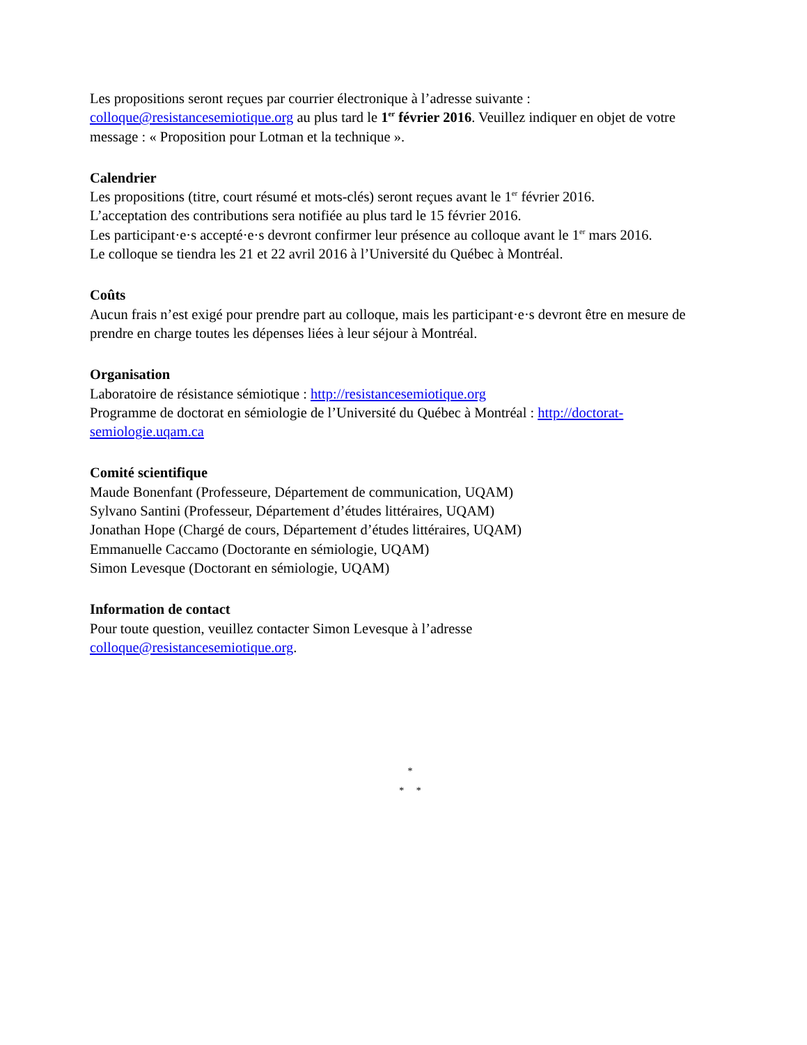Les propositions seront reçues par courrier électronique à l’adresse suivante : colloque@resistancesemiotique.org au plus tard le 1<sup>er</sup> février 2016. Veuillez indiquer en objet de votre message : « Proposition pour Lotman et la technique ».
Calendrier
Les propositions (titre, court résumé et mots-clés) seront reçues avant le 1<sup>er</sup> février 2016.
L’acceptation des contributions sera notifiée au plus tard le 15 février 2016.
Les participant·e·s accepté·e·s devront confirmer leur présence au colloque avant le 1<sup>er</sup> mars 2016.
Le colloque se tiendra les 21 et 22 avril 2016 à l’Université du Québec à Montréal.
Coûts
Aucun frais n’est exigé pour prendre part au colloque, mais les participant·e·s devront être en mesure de prendre en charge toutes les dépenses liées à leur séjour à Montréal.
Organisation
Laboratoire de résistance sémiotique : http://resistancesemiotique.org
Programme de doctorat en sémiologie de l’Université du Québec à Montréal : http://doctorat-semiologie.uqam.ca
Comité scientifique
Maude Bonenfant (Professeure, Département de communication, UQAM)
Sylvano Santini (Professeur, Département d’études littéraires, UQAM)
Jonathan Hope (Chargé de cours, Département d’études littéraires, UQAM)
Emmanuelle Caccamo (Doctorante en sémiologie, UQAM)
Simon Levesque (Doctorant en sémiologie, UQAM)
Information de contact
Pour toute question, veuillez contacter Simon Levesque à l’adresse
colloque@resistancesemiotique.org.
*
* *